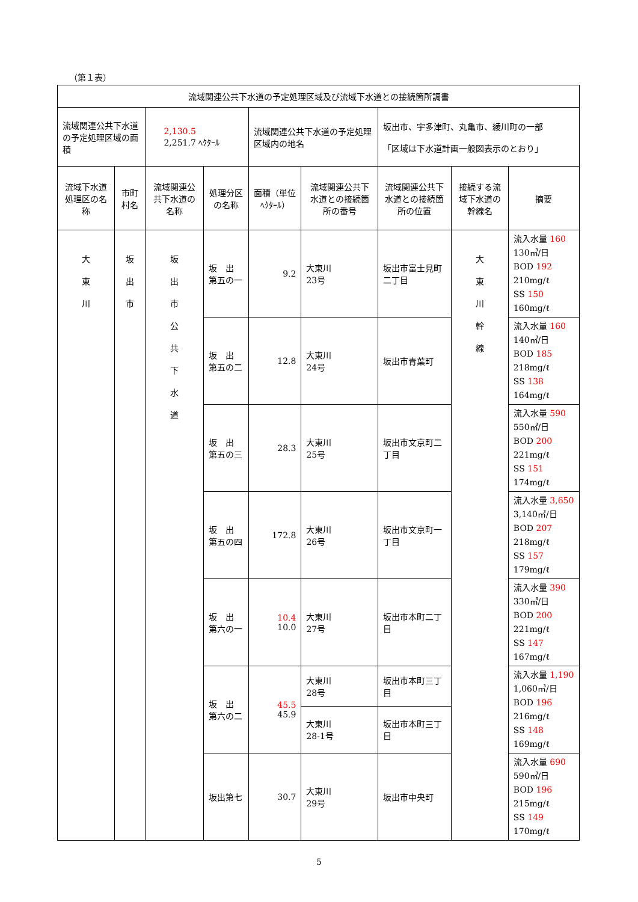（第１表）
| 流域関連公共下水道の予定処理区域及び流域下水道との接続箇所調書 | | | | | | | | |
| --- | --- | --- | --- | --- | --- | --- | --- | --- |
| 流域関連公共下水道の予定処理区域の面積 | | 2,130.5 2,251.7 ﾍｸﾀｰﾙ | | 流域関連公共下水道の予定処理区域内の地名 | | 坂出市、宇多津町、丸亀市、綾川町の一部 「区域は下水道計画一般図表示のとおり」 | | |
| 流域下水道処理区の名称 | 市町村名 | 流域関連公共下水道の名称 | 処理分区の名称 | 面積（単位ﾍｸﾀｰﾙ） | 流域関連公共下水道との接続箇所の番号 | 流域関連公共下水道との接続箇所の位置 | 接続する流域下水道の幹線名 | 摘要 |
| 大 東 川 | 坂 出 市 | 坂 出 市 公 共 下 水 道 | 坂 出 第五の一 | 9.2 | 大東川 23号 | 坂出市富士見町二丁目 | 大 東 川 幹 線 | 流入水量 160 130㎥/日 BOD 192 210mg/ℓ SS 150 160mg/ℓ |
| | | | 坂 出 第五の二 | 12.8 | 大東川 24号 | 坂出市青葉町 | | 流入水量 160 140㎥/日 BOD 185 218mg/ℓ SS 138 164mg/ℓ |
| | | | 坂 出 第五の三 | 28.3 | 大東川 25号 | 坂出市文京町二丁目 | | 流入水量 590 550㎥/日 BOD 200 221mg/ℓ SS 151 174mg/ℓ |
| | | | 坂 出 第五の四 | 172.8 | 大東川 26号 | 坂出市文京町一丁目 | | 流入水量 3,650 3,140㎥/日 BOD 207 218mg/ℓ SS 157 179mg/ℓ |
| | | | 坂 出 第六の一 | 10.4 10.0 | 大東川 27号 | 坂出市本町二丁目 | | 流入水量 390 330㎥/日 BOD 200 221mg/ℓ SS 147 167mg/ℓ |
| | | | 坂 出 第六の二 | 45.5 45.9 | 大東川 28号 | 坂出市本町三丁目 | | 流入水量 1,190 1,060㎥/日 BOD 196 216mg/ℓ SS 148 169mg/ℓ |
| | | | | | 大東川 28-1号 | 坂出市本町三丁目 | | |
| | | | 坂出第七 | 30.7 | 大東川 29号 | 坂出市中央町 | | 流入水量 690 590㎥/日 BOD 196 215mg/ℓ SS 149 170mg/ℓ |
5